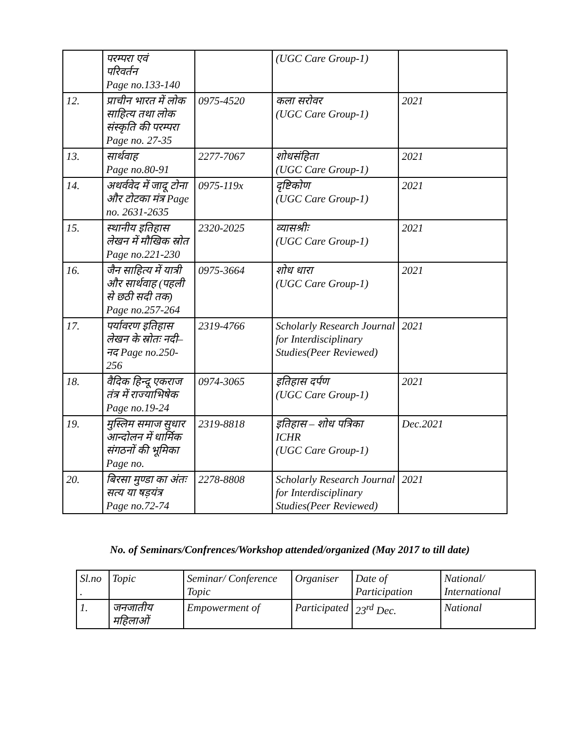| | परम्परा एवं परिवर्तन Page no.133-140 | | (UGC Care Group-1) | |
| 12. | प्राचीन भारत में लोक साहित्य तथा लोक संस्कृति की परम्परा Page no. 27-35 | 0975-4520 | कला सरोवर (UGC Care Group-1) | 2021 |
| 13. | सार्थवाह Page no.80-91 | 2277-7067 | शोधसंहिता (UGC Care Group-1) | 2021 |
| 14. | अथर्ववेद में जादू टोना और टोटका मंत्र Page no. 2631-2635 | 0975-119x | दृष्टिकोण (UGC Care Group-1) | 2021 |
| 15. | स्थानीय इतिहास लेखन में मौखिक स्रोत Page no.221-230 | 2320-2025 | व्यासश्रीः (UGC Care Group-1) | 2021 |
| 16. | जैन साहित्य में यात्री और सार्थवाह (पहली से छठी सदी तक) Page no.257-264 | 0975-3664 | शोध धारा (UGC Care Group-1) | 2021 |
| 17. | पर्यावरण इतिहास लेखन के स्रोतः नदी–नद Page no.250-256 | 2319-4766 | Scholarly Research Journal for Interdisciplinary Studies(Peer Reviewed) | 2021 |
| 18. | वैदिक हिन्दू एकराज तंत्र में राज्याभिषेक Page no.19-24 | 0974-3065 | इतिहास दर्पण (UGC Care Group-1) | 2021 |
| 19. | मुस्लिम समाज सुधार आन्दोलन में धार्मिक संगठनों की भूमिका Page no. | 2319-8818 | इतिहास – शोध पत्रिका ICHR (UGC Care Group-1) | Dec.2021 |
| 20. | बिरसा मुण्डा का अंतः सत्य या षड़यंत्र Page no.72-74 | 2278-8808 | Scholarly Research Journal for Interdisciplinary Studies(Peer Reviewed) | 2021 |
No. of Seminars/Confrences/Workshop attended/organized (May 2017 to till date)
| Sl.no . | Topic | Seminar/ Conference Topic | Organiser | Date of Participation | National/ International |
| 1. | जनजातीय महिलाओं | Empowerment of | Participated | 23<sup>rd</sup> Dec. | National |